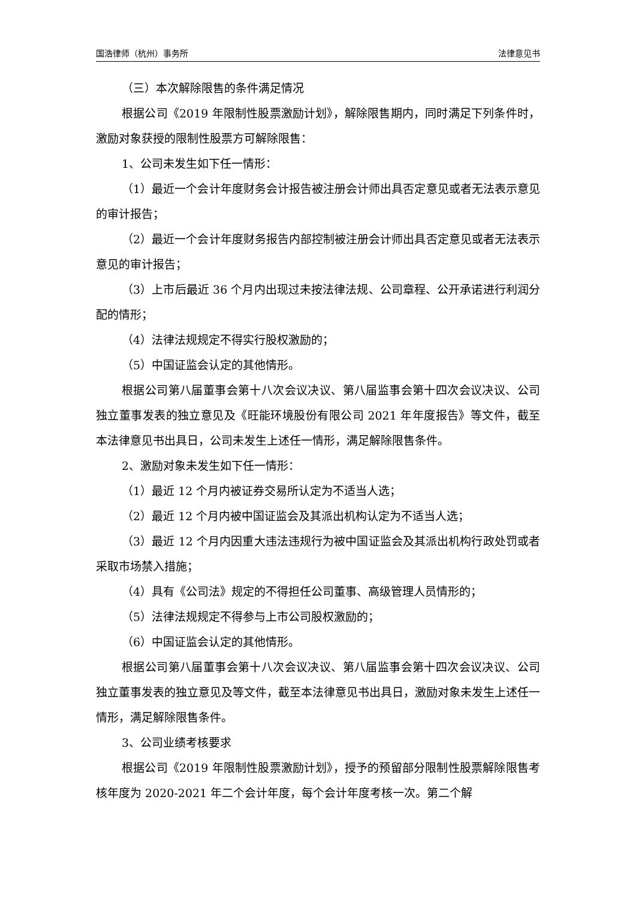国浩律师（杭州）事务所 法律意见书
（三）本次解除限售的条件满足情况
根据公司《2019 年限制性股票激励计划》，解除限售期内，同时满足下列条件时，激励对象获授的限制性股票方可解除限售：
1、公司未发生如下任一情形：
（1）最近一个会计年度财务会计报告被注册会计师出具否定意见或者无法表示意见的审计报告；
（2）最近一个会计年度财务报告内部控制被注册会计师出具否定意见或者无法表示意见的审计报告；
（3）上市后最近 36 个月内出现过未按法律法规、公司章程、公开承诺进行利润分配的情形；
（4）法律法规规定不得实行股权激励的；
（5）中国证监会认定的其他情形。
根据公司第八届董事会第十八次会议决议、第八届监事会第十四次会议决议、公司独立董事发表的独立意见及《旺能环境股份有限公司 2021 年年度报告》等文件，截至本法律意见书出具日，公司未发生上述任一情形，满足解除限售条件。
2、激励对象未发生如下任一情形：
（1）最近 12 个月内被证券交易所认定为不适当人选；
（2）最近 12 个月内被中国证监会及其派出机构认定为不适当人选；
（3）最近 12 个月内因重大违法违规行为被中国证监会及其派出机构行政处罚或者采取市场禁入措施；
（4）具有《公司法》规定的不得担任公司董事、高级管理人员情形的；
（5）法律法规规定不得参与上市公司股权激励的；
（6）中国证监会认定的其他情形。
根据公司第八届董事会第十八次会议决议、第八届监事会第十四次会议决议、公司独立董事发表的独立意见及等文件，截至本法律意见书出具日，激励对象未发生上述任一情形，满足解除限售条件。
3、公司业绩考核要求
根据公司《2019 年限制性股票激励计划》，授予的预留部分限制性股票解除限售考核年度为 2020-2021 年二个会计年度，每个会计年度考核一次。第二个解